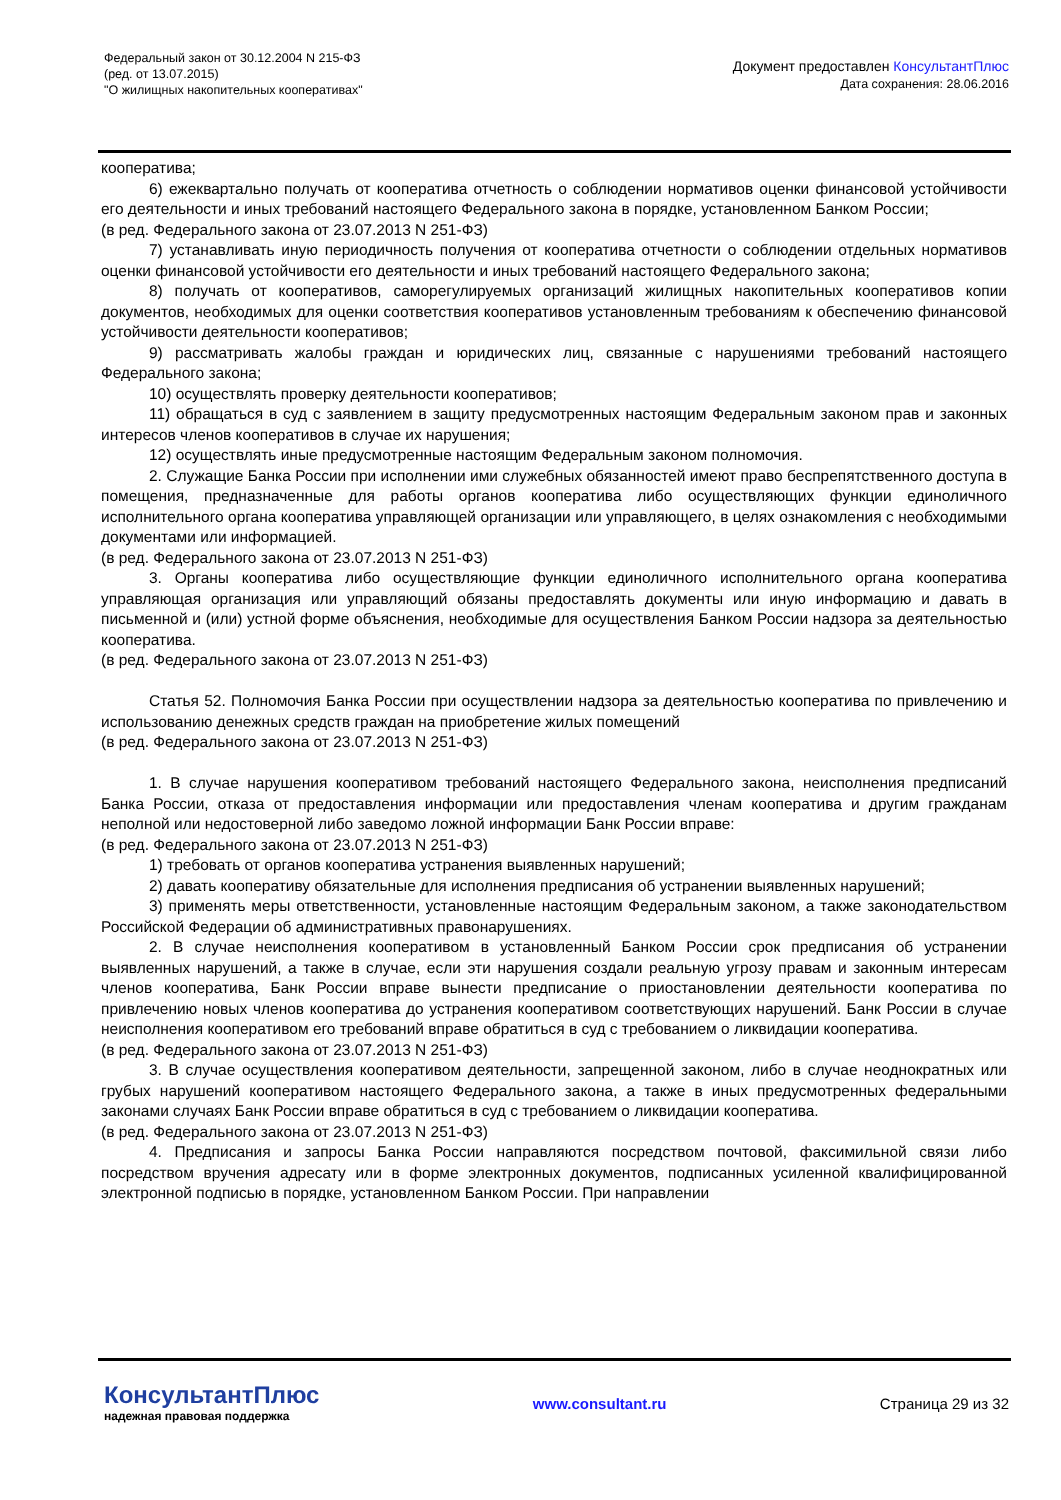Федеральный закон от 30.12.2004 N 215-ФЗ
(ред. от 13.07.2015)
"О жилищных накопительных кооперативах"
Документ предоставлен КонсультантПлюс
Дата сохранения: 28.06.2016
кооператива;
6) ежеквартально получать от кооператива отчетность о соблюдении нормативов оценки финансовой устойчивости его деятельности и иных требований настоящего Федерального закона в порядке, установленном Банком России;
(в ред. Федерального закона от 23.07.2013 N 251-ФЗ)
7) устанавливать иную периодичность получения от кооператива отчетности о соблюдении отдельных нормативов оценки финансовой устойчивости его деятельности и иных требований настоящего Федерального закона;
8) получать от кооперативов, саморегулируемых организаций жилищных накопительных кооперативов копии документов, необходимых для оценки соответствия кооперативов установленным требованиям к обеспечению финансовой устойчивости деятельности кооперативов;
9) рассматривать жалобы граждан и юридических лиц, связанные с нарушениями требований настоящего Федерального закона;
10) осуществлять проверку деятельности кооперативов;
11) обращаться в суд с заявлением в защиту предусмотренных настоящим Федеральным законом прав и законных интересов членов кооперативов в случае их нарушения;
12) осуществлять иные предусмотренные настоящим Федеральным законом полномочия.
2. Служащие Банка России при исполнении ими служебных обязанностей имеют право беспрепятственного доступа в помещения, предназначенные для работы органов кооператива либо осуществляющих функции единоличного исполнительного органа кооператива управляющей организации или управляющего, в целях ознакомления с необходимыми документами или информацией.
(в ред. Федерального закона от 23.07.2013 N 251-ФЗ)
3. Органы кооператива либо осуществляющие функции единоличного исполнительного органа кооператива управляющая организация или управляющий обязаны предоставлять документы или иную информацию и давать в письменной и (или) устной форме объяснения, необходимые для осуществления Банком России надзора за деятельностью кооператива.
(в ред. Федерального закона от 23.07.2013 N 251-ФЗ)
Статья 52. Полномочия Банка России при осуществлении надзора за деятельностью кооператива по привлечению и использованию денежных средств граждан на приобретение жилых помещений
(в ред. Федерального закона от 23.07.2013 N 251-ФЗ)
1. В случае нарушения кооперативом требований настоящего Федерального закона, неисполнения предписаний Банка России, отказа от предоставления информации или предоставления членам кооператива и другим гражданам неполной или недостоверной либо заведомо ложной информации Банк России вправе:
(в ред. Федерального закона от 23.07.2013 N 251-ФЗ)
1) требовать от органов кооператива устранения выявленных нарушений;
2) давать кооперативу обязательные для исполнения предписания об устранении выявленных нарушений;
3) применять меры ответственности, установленные настоящим Федеральным законом, а также законодательством Российской Федерации об административных правонарушениях.
2. В случае неисполнения кооперативом в установленный Банком России срок предписания об устранении выявленных нарушений, а также в случае, если эти нарушения создали реальную угрозу правам и законным интересам членов кооператива, Банк России вправе вынести предписание о приостановлении деятельности кооператива по привлечению новых членов кооператива до устранения кооперативом соответствующих нарушений. Банк России в случае неисполнения кооперативом его требований вправе обратиться в суд с требованием о ликвидации кооператива.
(в ред. Федерального закона от 23.07.2013 N 251-ФЗ)
3. В случае осуществления кооперативом деятельности, запрещенной законом, либо в случае неоднократных или грубых нарушений кооперативом настоящего Федерального закона, а также в иных предусмотренных федеральными законами случаях Банк России вправе обратиться в суд с требованием о ликвидации кооператива.
(в ред. Федерального закона от 23.07.2013 N 251-ФЗ)
4. Предписания и запросы Банка России направляются посредством почтовой, факсимильной связи либо посредством вручения адресату или в форме электронных документов, подписанных усиленной квалифицированной электронной подписью в порядке, установленном Банком России. При направлении
КонсультантПлюс
надежная правовая поддержка
www.consultant.ru Страница 29 из 32